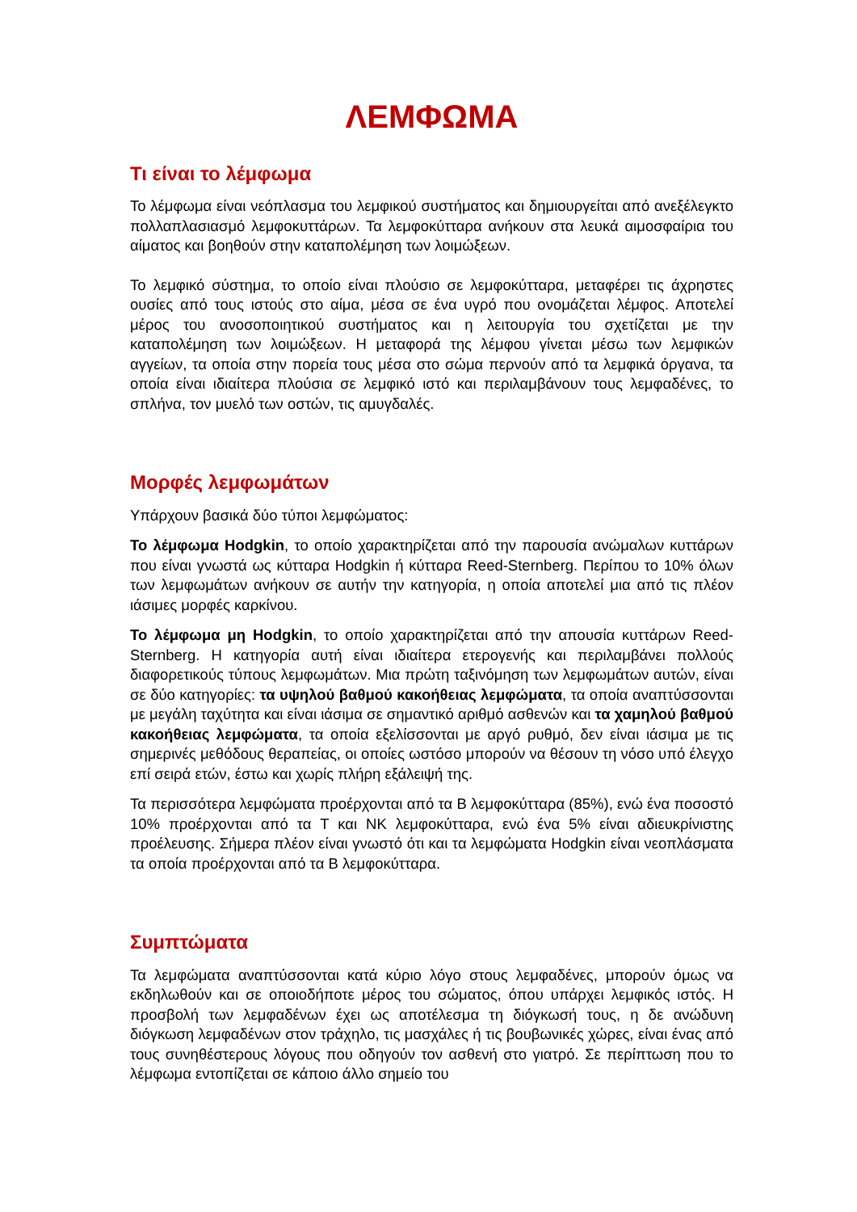ΛΕΜΦΩΜΑ
Τι είναι το λέμφωμα
Το λέμφωμα είναι νεόπλασμα του λεμφικού συστήματος και δημιουργείται από ανεξέλεγκτο πολλαπλασιασμό λεμφοκυττάρων. Τα λεμφοκύτταρα ανήκουν στα λευκά αιμοσφαίρια του αίματος και βοηθούν στην καταπολέμηση των λοιμώξεων.
Το λεμφικό σύστημα, το οποίο είναι πλούσιο σε λεμφοκύτταρα, μεταφέρει τις άχρηστες ουσίες από τους ιστούς στο αίμα, μέσα σε ένα υγρό που ονομάζεται λέμφος. Αποτελεί μέρος του ανοσοποιητικού συστήματος και η λειτουργία του σχετίζεται με την καταπολέμηση των λοιμώξεων. Η μεταφορά της λέμφου γίνεται μέσω των λεμφικών αγγείων, τα οποία στην πορεία τους μέσα στο σώμα περνούν από τα λεμφικά όργανα, τα οποία είναι ιδιαίτερα πλούσια σε λεμφικό ιστό και περιλαμβάνουν τους λεμφαδένες, το σπλήνα, τον μυελό των οστών, τις αμυγδαλές.
Μορφές λεμφωμάτων
Υπάρχουν βασικά δύο τύποι λεμφώματος:
Το λέμφωμα Hodgkin, το οποίο χαρακτηρίζεται από την παρουσία ανώμαλων κυττάρων που είναι γνωστά ως κύτταρα Hodgkin ή κύτταρα Reed-Sternberg. Περίπου το 10% όλων των λεμφωμάτων ανήκουν σε αυτήν την κατηγορία, η οποία αποτελεί μια από τις πλέον ιάσιμες μορφές καρκίνου.
Το λέμφωμα μη Hodgkin, το οποίο χαρακτηρίζεται από την απουσία κυττάρων Reed-Sternberg. Η κατηγορία αυτή είναι ιδιαίτερα ετερογενής και περιλαμβάνει πολλούς διαφορετικούς τύπους λεμφωμάτων. Μια πρώτη ταξινόμηση των λεμφωμάτων αυτών, είναι σε δύο κατηγορίες: τα υψηλού βαθμού κακοήθειας λεμφώματα, τα οποία αναπτύσσονται με μεγάλη ταχύτητα και είναι ιάσιμα σε σημαντικό αριθμό ασθενών και τα χαμηλού βαθμού κακοήθειας λεμφώματα, τα οποία εξελίσσονται με αργό ρυθμό, δεν είναι ιάσιμα με τις σημερινές μεθόδους θεραπείας, οι οποίες ωστόσο μπορούν να θέσουν τη νόσο υπό έλεγχο επί σειρά ετών, έστω και χωρίς πλήρη εξάλειψή της.
Τα περισσότερα λεμφώματα προέρχονται από τα Β λεμφοκύτταρα (85%), ενώ ένα ποσοστό 10% προέρχονται από τα Τ και ΝΚ λεμφοκύτταρα, ενώ ένα 5% είναι αδιευκρίνιστης προέλευσης. Σήμερα πλέον είναι γνωστό ότι και τα λεμφώματα Hodgkin είναι νεοπλάσματα τα οποία προέρχονται από τα Β λεμφοκύτταρα.
Συμπτώματα
Τα λεμφώματα αναπτύσσονται κατά κύριο λόγο στους λεμφαδένες, μπορούν όμως να εκδηλωθούν και σε οποιοδήποτε μέρος του σώματος, όπου υπάρχει λεμφικός ιστός. Η προσβολή των λεμφαδένων έχει ως αποτέλεσμα τη διόγκωσή τους, η δε ανώδυνη διόγκωση λεμφαδένων στον τράχηλο, τις μασχάλες ή τις βουβωνικές χώρες, είναι ένας από τους συνηθέστερους λόγους που οδηγούν τον ασθενή στο γιατρό. Σε περίπτωση που το λέμφωμα εντοπίζεται σε κάποιο άλλο σημείο του